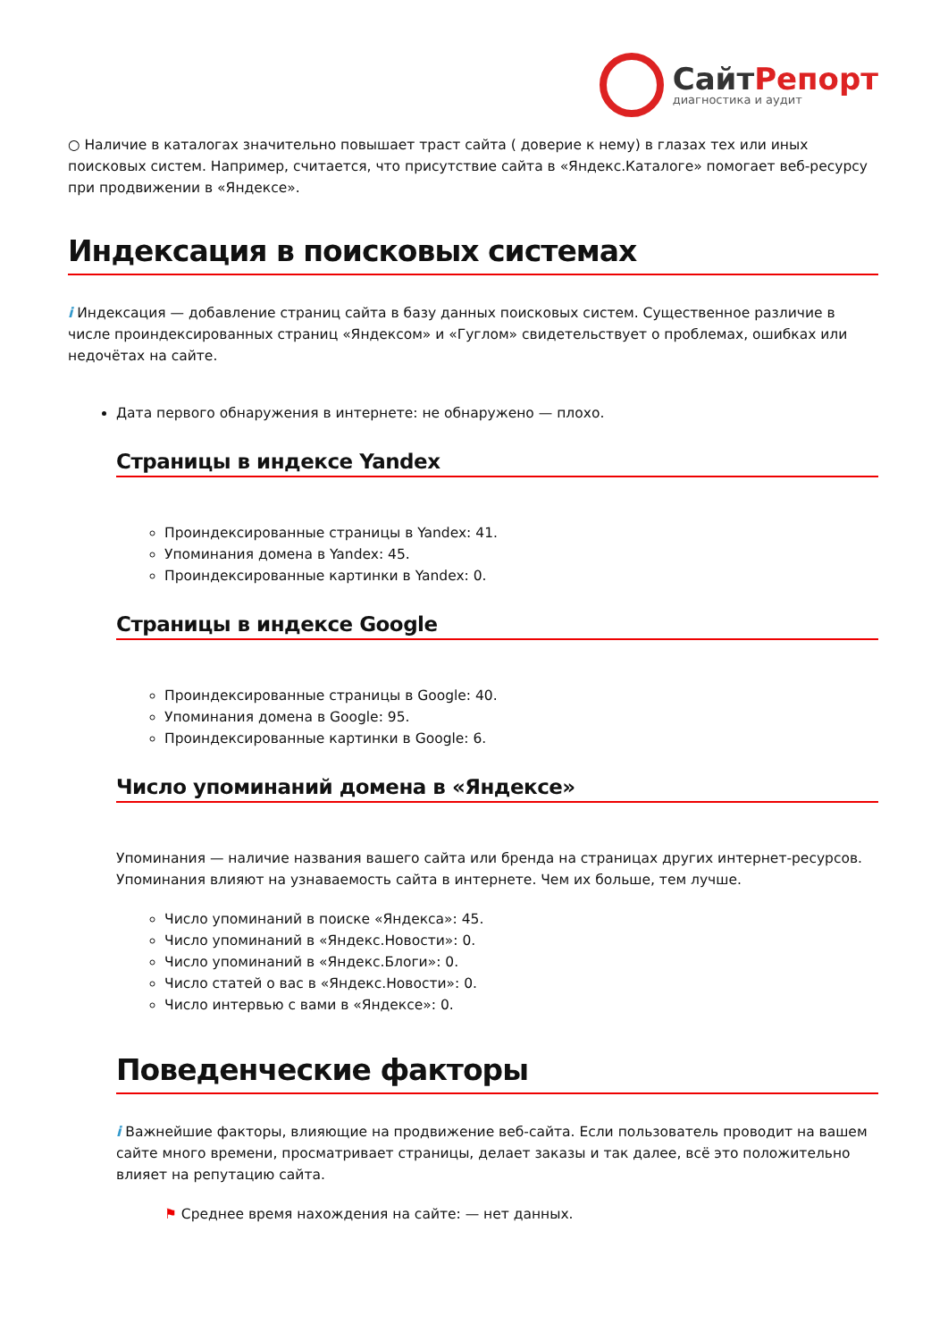СайтРепорт
диагностика и аудит
○ Наличие в каталогах значительно повышает траст сайта ( доверие к нему) в глазах тех или иных поисковых систем. Например, считается, что присутствие сайта в «Яндекс.Каталоге» помогает веб-ресурсу при продвижении в «Яндексе».
Индексация в поисковых системах
i Индексация — добавление страниц сайта в базу данных поисковых систем. Существенное различие в числе проиндексированных страниц «Яндексом» и «Гуглом» свидетельствует о проблемах, ошибках или недочётах на сайте.
Дата первого обнаружения в интернете: не обнаружено — плохо.
Страницы в индексе Yandex
Проиндексированные страницы в Yandex: 41.
Упоминания домена в Yandex: 45.
Проиндексированные картинки в Yandex: 0.
Страницы в индексе Google
Проиндексированные страницы в Google: 40.
Упоминания домена в Google: 95.
Проиндексированные картинки в Google: 6.
Число упоминаний домена в «Яндексе»
Упоминания — наличие названия вашего сайта или бренда на страницах других интернет-ресурсов. Упоминания влияют на узнаваемость сайта в интернете. Чем их больше, тем лучше.
Число упоминаний в поиске «Яндекса»: 45.
Число упоминаний в «Яндекс.Новости»: 0.
Число упоминаний в «Яндекс.Блоги»: 0.
Число статей о вас в «Яндекс.Новости»: 0.
Число интервью с вами в «Яндексе»: 0.
Поведенческие факторы
i Важнейшие факторы, влияющие на продвижение веб-сайта. Если пользователь проводит на вашем сайте много времени, просматривает страницы, делает заказы и так далее, всё это положительно влияет на репутацию сайта.
⚑ Среднее время нахождения на сайте: — нет данных.